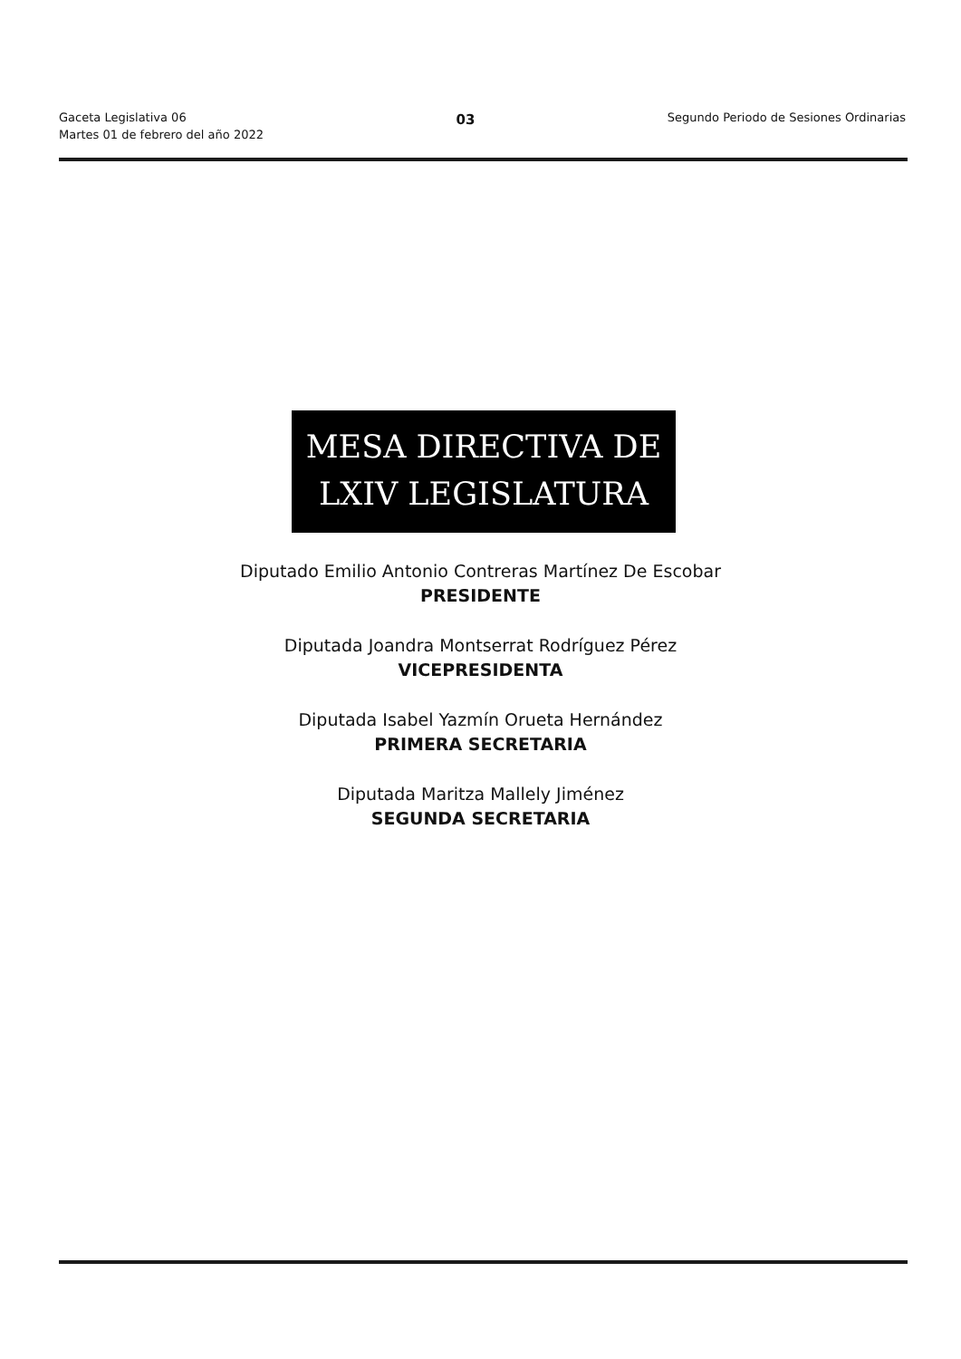Gaceta Legislativa 06
Martes 01 de febrero del año 2022
03
Segundo Periodo de Sesiones Ordinarias
MESA DIRECTIVA DE
LXIV LEGISLATURA
Diputado Emilio Antonio Contreras Martínez De Escobar
PRESIDENTE
Diputada Joandra Montserrat Rodríguez Pérez
VICEPRESIDENTA
Diputada Isabel Yazmín Orueta Hernández
PRIMERA SECRETARIA
Diputada Maritza Mallely Jiménez
SEGUNDA SECRETARIA